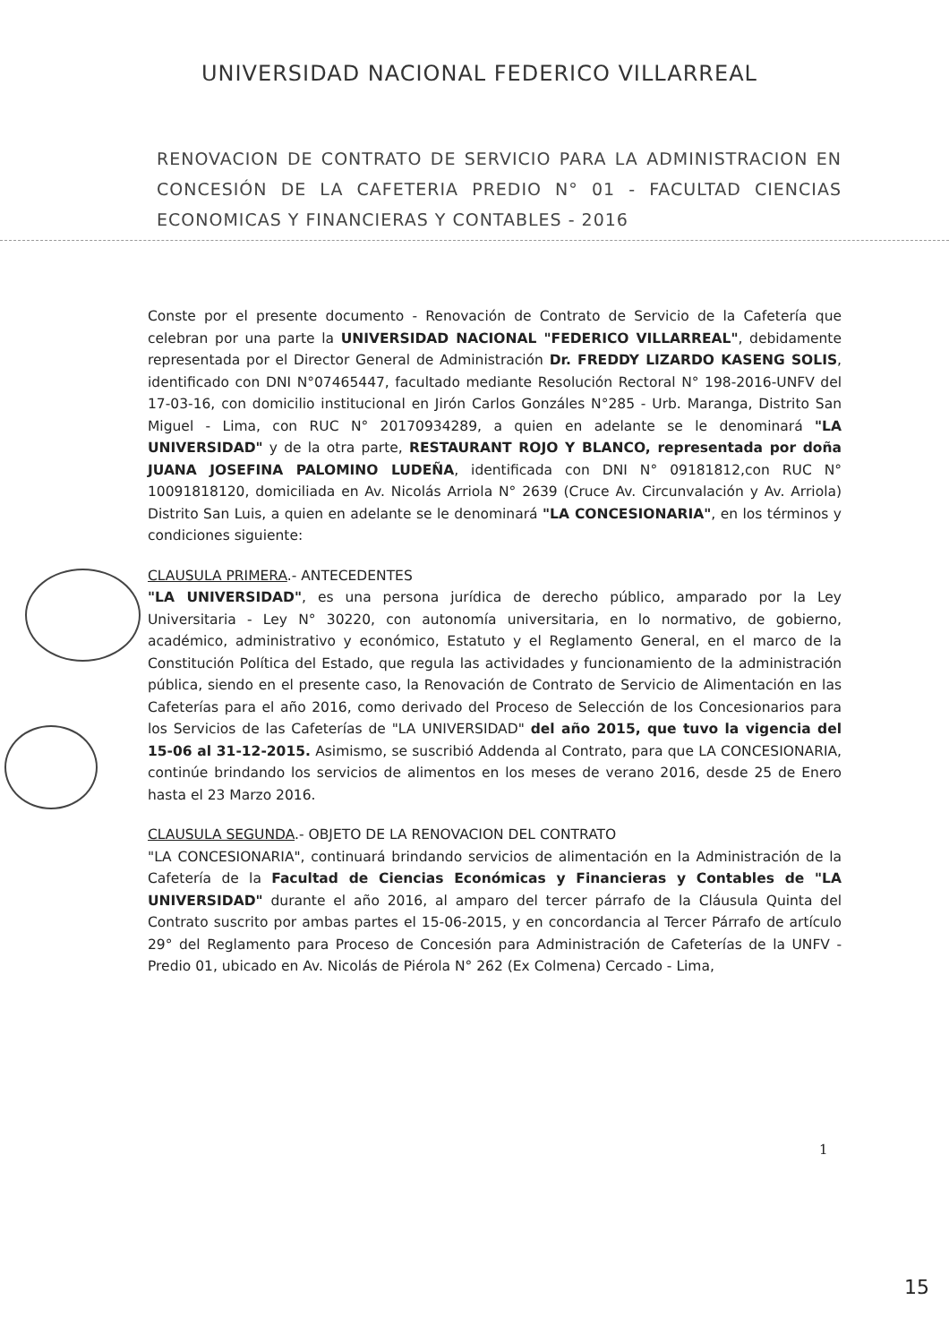UNIVERSIDAD NACIONAL FEDERICO VILLARREAL
RENOVACION DE CONTRATO DE SERVICIO PARA LA ADMINISTRACION EN CONCESIÓN DE LA CAFETERIA PREDIO N° 01 - FACULTAD CIENCIAS ECONOMICAS Y FINANCIERAS Y CONTABLES - 2016
Conste por el presente documento - Renovación de Contrato de Servicio de la Cafetería que celebran por una parte la UNIVERSIDAD NACIONAL "FEDERICO VILLARREAL", debidamente representada por el Director General de Administración Dr. FREDDY LIZARDO KASENG SOLIS, identificado con DNI N°07465447, facultado mediante Resolución Rectoral N° 198-2016-UNFV del 17-03-16, con domicilio institucional en Jirón Carlos Gonzáles N°285 - Urb. Maranga, Distrito San Miguel - Lima, con RUC N° 20170934289, a quien en adelante se le denominará "LA UNIVERSIDAD" y de la otra parte, RESTAURANT ROJO Y BLANCO, representada por doña JUANA JOSEFINA PALOMINO LUDEÑA, identificada con DNI N° 09181812,con RUC N° 10091818120, domiciliada en Av. Nicolás Arriola N° 2639 (Cruce Av. Circunvalación y Av. Arriola) Distrito San Luis, a quien en adelante se le denominará "LA CONCESIONARIA", en los términos y condiciones siguiente:
CLAUSULA PRIMERA.- ANTECEDENTES
"LA UNIVERSIDAD", es una persona jurídica de derecho público, amparado por la Ley Universitaria - Ley N° 30220, con autonomía universitaria, en lo normativo, de gobierno, académico, administrativo y económico, Estatuto y el Reglamento General, en el marco de la Constitución Política del Estado, que regula las actividades y funcionamiento de la administración pública, siendo en el presente caso, la Renovación de Contrato de Servicio de Alimentación en las Cafeterías para el año 2016, como derivado del Proceso de Selección de los Concesionarios para los Servicios de las Cafeterías de "LA UNIVERSIDAD" del año 2015, que tuvo la vigencia del 15-06 al 31-12-2015. Asimismo, se suscribió Addenda al Contrato, para que LA CONCESIONARIA, continúe brindando los servicios de alimentos en los meses de verano 2016, desde 25 de Enero hasta el 23 Marzo 2016.
CLAUSULA SEGUNDA.- OBJETO DE LA RENOVACION DEL CONTRATO
"LA CONCESIONARIA", continuará brindando servicios de alimentación en la Administración de la Cafetería de la Facultad de Ciencias Económicas y Financieras y Contables de "LA UNIVERSIDAD" durante el año 2016, al amparo del tercer párrafo de la Cláusula Quinta del Contrato suscrito por ambas partes el 15-06-2015, y en concordancia al Tercer Párrafo de artículo 29° del Reglamento para Proceso de Concesión para Administración de Cafeterías de la UNFV - Predio 01, ubicado en Av. Nicolás de Piérola N° 262 (Ex Colmena) Cercado - Lima,
1
15